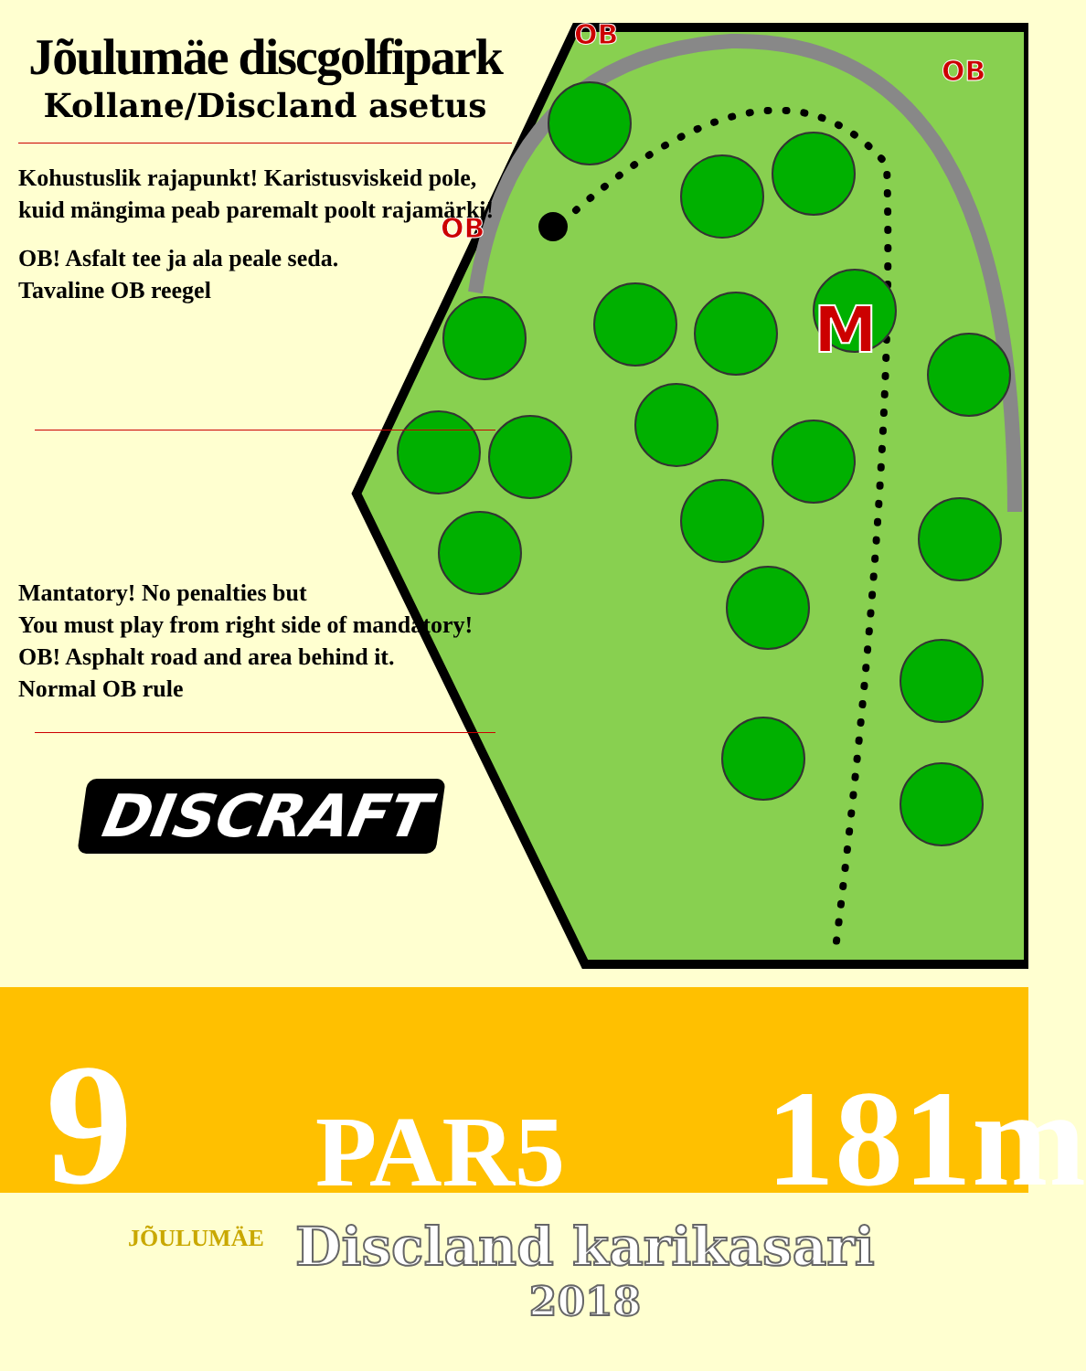M
OB
OB
OB
Jõulumäe discgolfipark
Kollane/Discland asetus
Kohustuslik rajapunkt! Karistusviskeid pole, kuid mängima peab paremalt poolt rajamärki!
OB! Asfalt tee ja ala peale seda.
Tavaline OB reegel
Mantatory! No penalties but
You must play from right side of mandatory!
OB! Asphalt road and area behind it.
Normal OB rule
DISCRAFT
9 PAR5 181m
JÕULUMÄE
Discland karikasari
2018